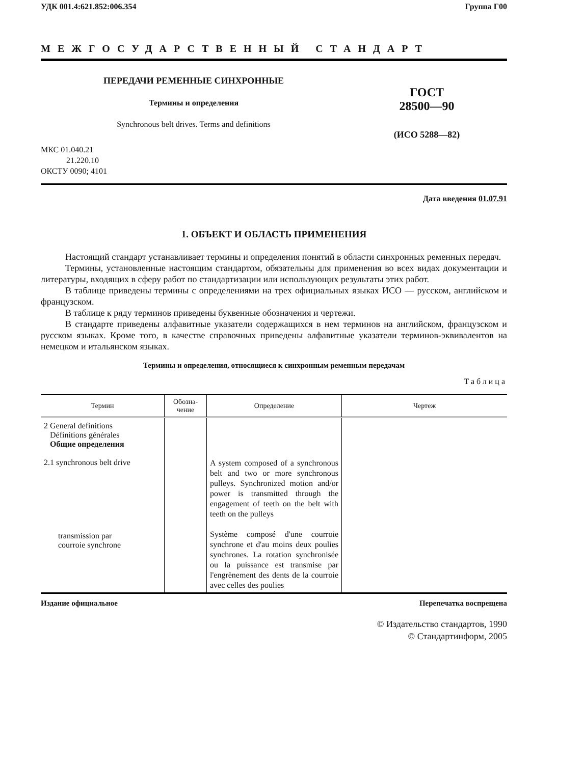УДК 001.4:621.852:006.354 Группа Г00
МЕЖГОСУДАРСТВЕННЫЙ СТАНДАРТ
ПЕРЕДАЧИ РЕМЕННЫЕ СИНХРОННЫЕ
Термины и определения
Synchronous belt drives. Terms and definitions
ГОСТ
28500—90
(ИСО 5288—82)
МКС 01.040.21
21.220.10
ОКСТУ 0090; 4101
Дата введения 01.07.91
1. ОБЪЕКТ И ОБЛАСТЬ ПРИМЕНЕНИЯ
Настоящий стандарт устанавливает термины и определения понятий в области синхронных ременных передач.
Термины, установленные настоящим стандартом, обязательны для применения во всех видах документации и литературы, входящих в сферу работ по стандартизации или использующих результаты этих работ.
В таблице приведены термины с определениями на трех официальных языках ИСО — русском, английском и французском.
В таблице к ряду терминов приведены буквенные обозначения и чертежи.
В стандарте приведены алфавитные указатели содержащихся в нем терминов на английском, французском и русском языках. Кроме того, в качестве справочных приведены алфавитные указатели терминов-эквивалентов на немецком и итальянском языках.
Термины и определения, относящиеся к синхронным ременным передачам
Таблица
| Термин | Обозна- чение | Определение | Чертеж |
| --- | --- | --- | --- |
| 2 General definitions Définitions générales Общие определения 2.1 synchronous belt drive transmission par courroie synchrone | | A system composed of a synchronous belt and two or more synchronous pulleys. Synchronized motion and/or power is transmitted through the engagement of teeth on the belt with teeth on the pulleys Système composé d'une courroie synchrone et d'au moins deux poulies synchrones. La rotation synchronisée ou la puissance est transmise par l'engrènement des dents de la courroie avec celles des poulies | |
Издание официальное Перепечатка воспрещена
© Издательство стандартов, 1990
© Стандартинформ, 2005